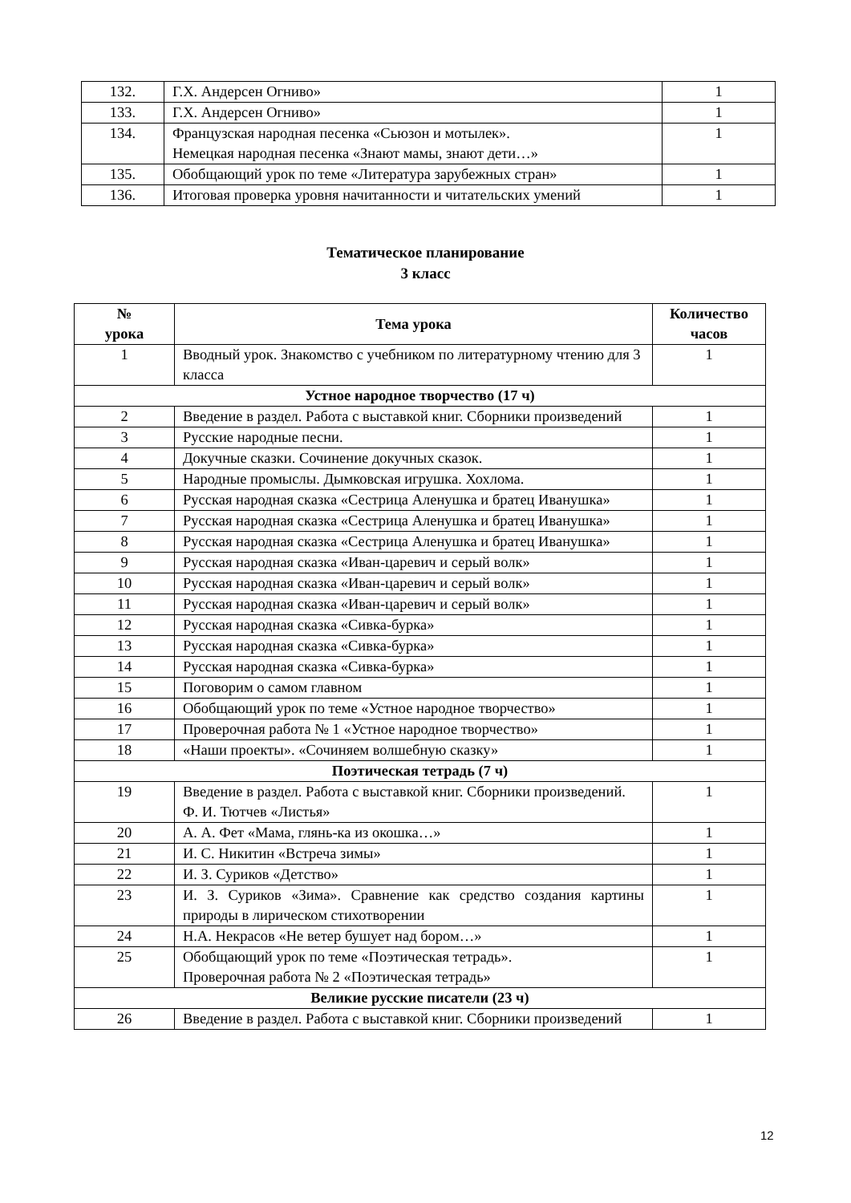| 132. | Г.Х. Андерсен Огниво» | 1 |
| 133. | Г.Х. Андерсен Огниво» | 1 |
| 134. | Французская народная песенка «Сьюзон и мотылек». Немецкая народная песенка «Знают мамы, знают дети…» | 1 |
| 135. | Обобщающий урок по теме «Литература зарубежных стран» | 1 |
| 136. | Итоговая проверка уровня начитанности и читательских умений | 1 |
Тематическое планирование
3 класс
| № урока | Тема урока | Количество часов |
| --- | --- | --- |
| 1 | Вводный урок. Знакомство с учебником по литературному чтению для 3 класса | 1 |
| Устное народное творчество (17 ч) | | |
| 2 | Введение в раздел. Работа с выставкой книг. Сборники произведений | 1 |
| 3 | Русские народные песни. | 1 |
| 4 | Докучные сказки. Сочинение докучных сказок. | 1 |
| 5 | Народные промыслы. Дымковская игрушка. Хохлома. | 1 |
| 6 | Русская народная сказка «Сестрица Аленушка и братец Иванушка» | 1 |
| 7 | Русская народная сказка «Сестрица Аленушка и братец Иванушка» | 1 |
| 8 | Русская народная сказка «Сестрица Аленушка и братец Иванушка» | 1 |
| 9 | Русская народная сказка «Иван-царевич и серый волк» | 1 |
| 10 | Русская народная сказка «Иван-царевич и серый волк» | 1 |
| 11 | Русская народная сказка «Иван-царевич и серый волк» | 1 |
| 12 | Русская народная сказка «Сивка-бурка» | 1 |
| 13 | Русская народная сказка «Сивка-бурка» | 1 |
| 14 | Русская народная сказка «Сивка-бурка» | 1 |
| 15 | Поговорим о самом главном | 1 |
| 16 | Обобщающий урок по теме «Устное народное творчество» | 1 |
| 17 | Проверочная работа № 1 «Устное народное творчество» | 1 |
| 18 | «Наши проекты». «Сочиняем волшебную сказку» | 1 |
| Поэтическая тетрадь (7 ч) | | |
| 19 | Введение в раздел. Работа с выставкой книг. Сборники произведений. Ф. И. Тютчев «Листья» | 1 |
| 20 | А. А. Фет «Мама, глянь-ка из окошка…» | 1 |
| 21 | И. С. Никитин «Встреча зимы» | 1 |
| 22 | И. З. Суриков «Детство» | 1 |
| 23 | И. З. Суриков «Зима». Сравнение как средство создания картины природы в лирическом стихотворении | 1 |
| 24 | Н.А. Некрасов «Не ветер бушует над бором…» | 1 |
| 25 | Обобщающий урок по теме «Поэтическая тетрадь». Проверочная работа № 2 «Поэтическая тетрадь» | 1 |
| Великие русские писатели (23 ч) | | |
| 26 | Введение в раздел. Работа с выставкой книг. Сборники произведений | 1 |
12